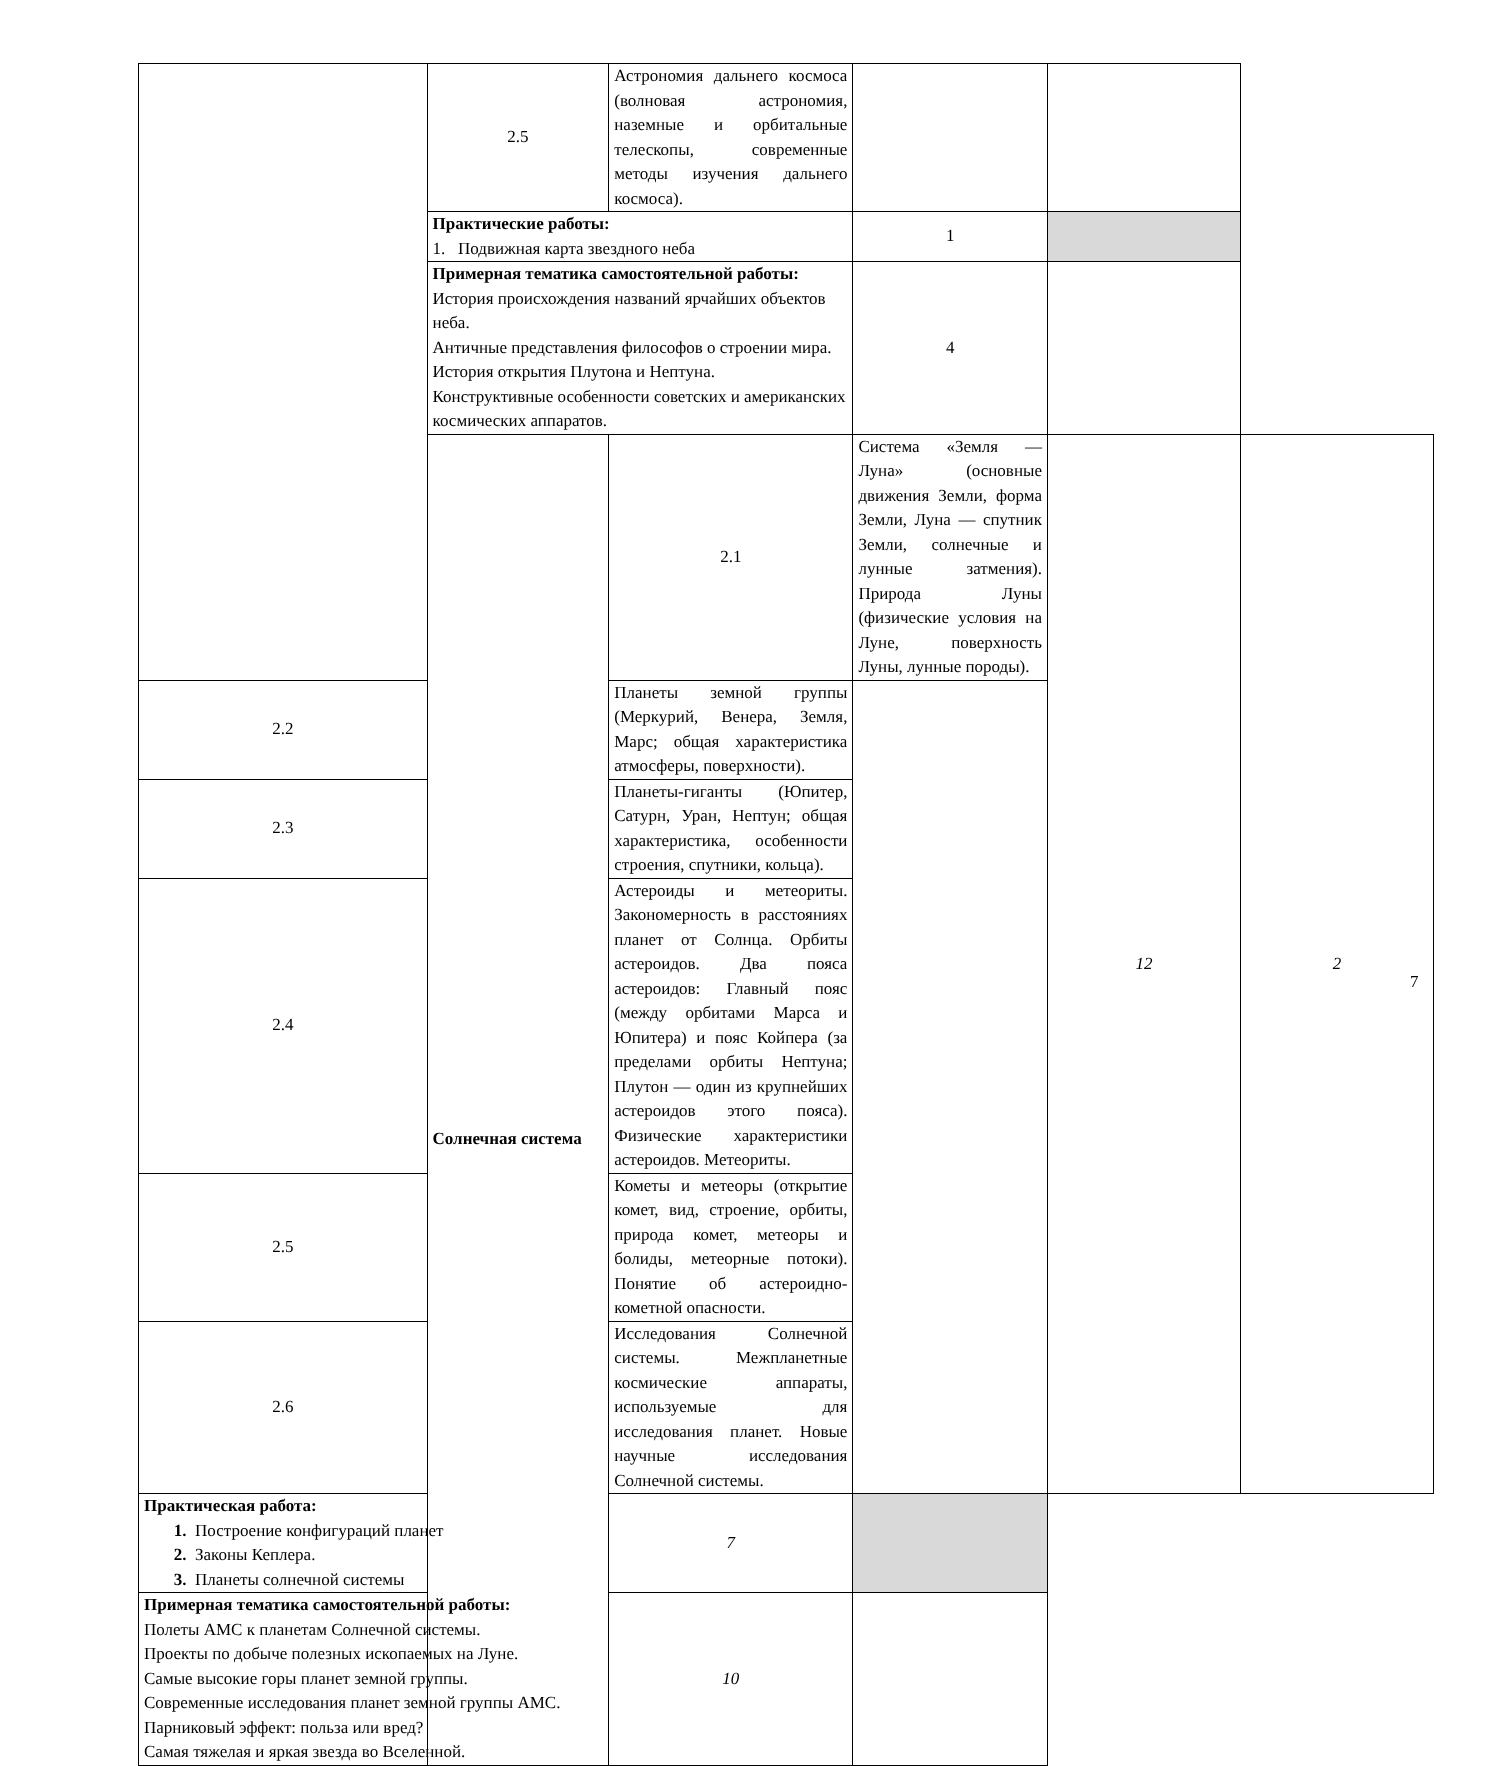| | 2.5 | Астрономия дальнего космоса (волновая астрономия, наземные и орбитальные телескопы, современные методы изучения дальнего космоса). | | | |
| | Практические работы: 1. Подвижная карта звездного неба | | 1 | | |
| | Примерная тематика самостоятельной работы: История происхождения названий ярчайших объектов неба. Античные представления философов о строении мира. История открытия Плутона и Нептуна. Конструктивные особенности советских и американских космических аппаратов. | | 4 | | |
| | Солнечная система | 2.1 | Система «Земля — Луна» (основные движения Земли, форма Земли, Луна — спутник Земли, солнечные и лунные затмения). Природа Луны (физические условия на Луне, поверхность Луны, лунные породы). | 12 | 2 |
| 2.2 | | Планеты земной группы (Меркурий, Венера, Земля, Марс; общая характеристика атмосферы, поверхности). | | | |
| 2.3 | | Планеты-гиганты (Юпитер, Сатурн, Уран, Нептун; общая характеристика, особенности строения, спутники, кольца). | | | |
| 2.4 | | Астероиды и метеориты. Закономерность в расстояниях планет от Солнца. Орбиты астероидов. Два пояса астероидов: Главный пояс (между орбитами Марса и Юпитера) и пояс Койпера (за пределами орбиты Нептуна; Плутон — один из крупнейших астероидов этого пояса). Физические характеристики астероидов. Метеориты. | | | |
| 2.5 | | Кометы и метеоры (открытие комет, вид, строение, орбиты, природа комет, метеоры и болиды, метеорные потоки). Понятие об астероидно-кометной опасности. | | | |
| 2.6 | | Исследования Солнечной системы. Межпланетные космические аппараты, используемые для исследования планет. Новые научные исследования Солнечной системы. | | | |
| Практическая работа: 1. Построение конфигураций планет 2. Законы Кеплера. 3. Планеты солнечной системы | | 7 | | | |
| Примерная тематика самостоятельной работы: Полеты АМС к планетам Солнечной системы. Проекты по добыче полезных ископаемых на Луне. Самые высокие горы планет земной группы. Современные исследования планет земной группы АМС. Парниковый эффект: польза или вред? Самая тяжелая и яркая звезда во Вселенной. | | 10 | | | |
7